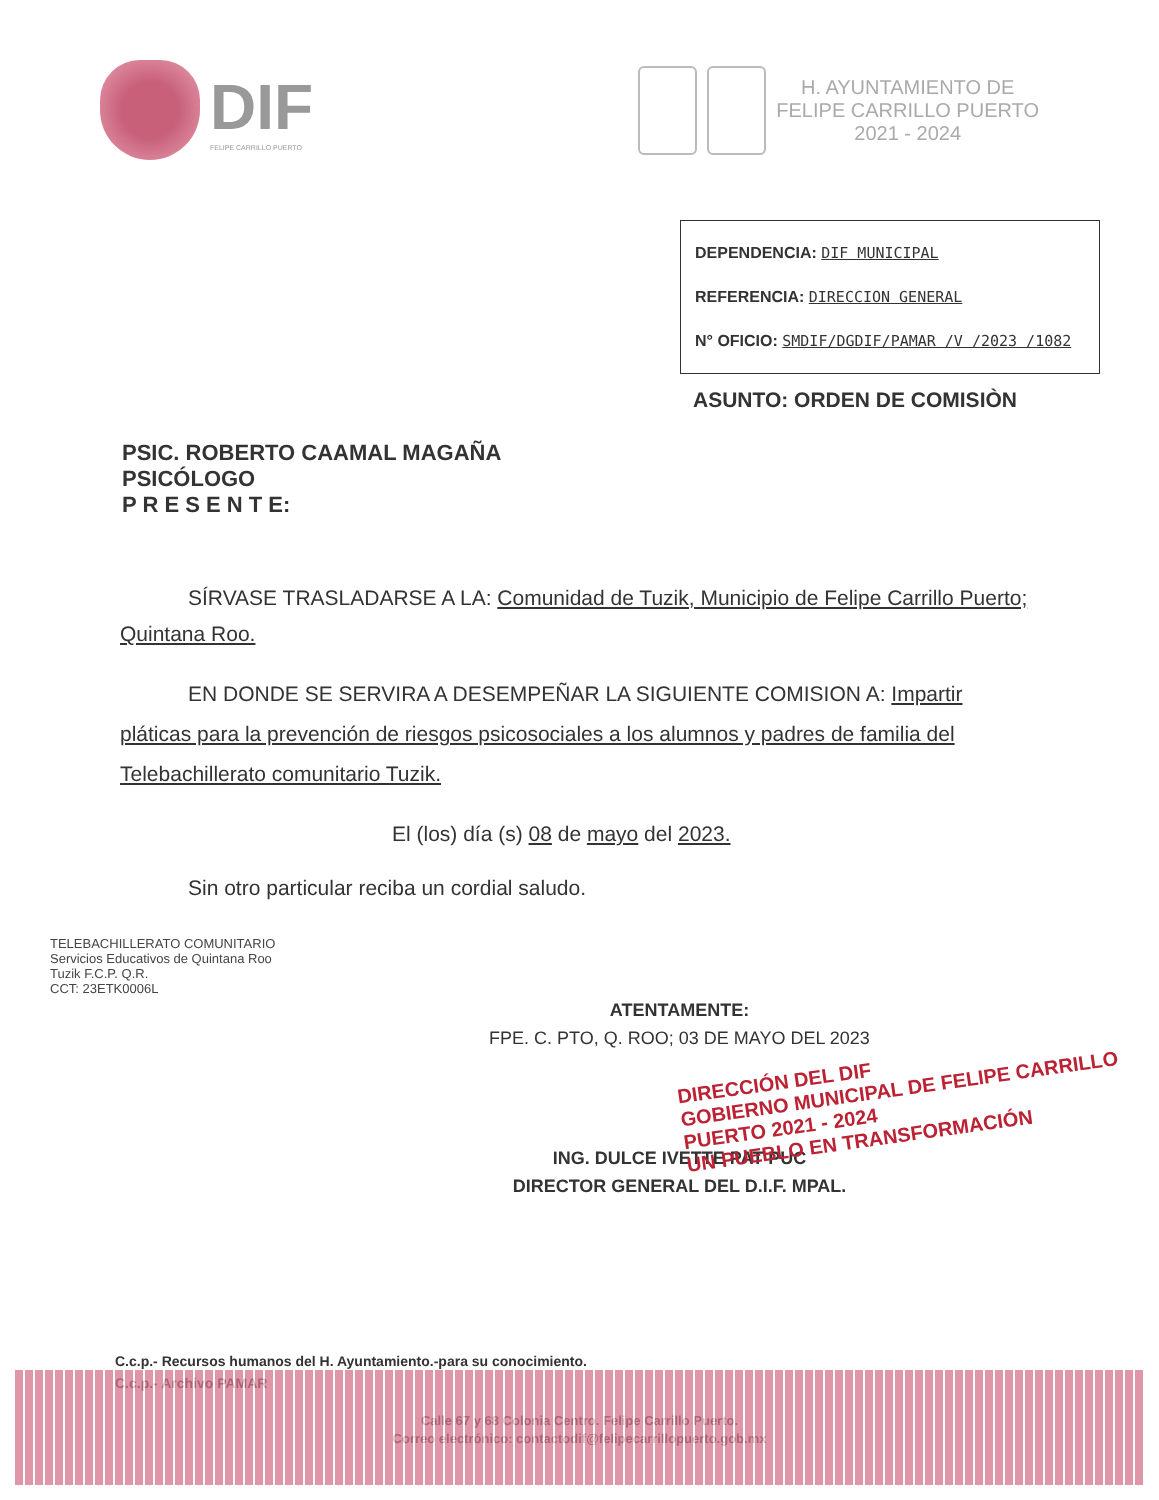DIF
FELIPE CARRILLO PUERTO
H. AYUNTAMIENTO DE
FELIPE CARRILLO PUERTO
2021 - 2024
DEPENDENCIA: DIF MUNICIPAL
REFERENCIA: DIRECCION GENERAL
N° OFICIO: SMDIF/DGDIF/PAMAR /V /2023 /1082
ASUNTO: ORDEN DE COMISIÒN
PSIC. ROBERTO CAAMAL MAGAÑA
PSICÓLOGO
P R E S E N T E:
SÍRVASE TRASLADARSE A LA: Comunidad de Tuzik, Municipio de Felipe Carrillo Puerto; Quintana Roo.
EN DONDE SE SERVIRA A DESEMPEÑAR LA SIGUIENTE COMISION A: Impartir pláticas para la prevención de riesgos psicosociales a los alumnos y padres de familia del Telebachillerato comunitario Tuzik.
El (los) día (s) 08 de mayo del 2023.
Sin otro particular reciba un cordial saludo.
TELEBACHILLERATO COMUNITARIO
Servicios Educativos de Quintana Roo
Tuzik F.C.P. Q.R.
CCT: 23ETK0006L
ATENTAMENTE:
FPE. C. PTO, Q. ROO; 03 DE MAYO DEL 2023
DIRECCIÓN DEL DIF
GOBIERNO MUNICIPAL DE FELIPE CARRILLO PUERTO 2021 - 2024
UN PUEBLO EN TRANSFORMACIÓN
ING. DULCE IVETTE PAT PUC
DIRECTOR GENERAL DEL D.I.F. MPAL.
C.c.p.- Recursos humanos del H. Ayuntamiento.-para su conocimiento.
C.c.p.- Archivo PAMAR
Calle 67 y 68 Colonia Centro. Felipe Carrillo Puerto.
Correo electrónico: contactodif@felipecarrillopuerto.gob.mx